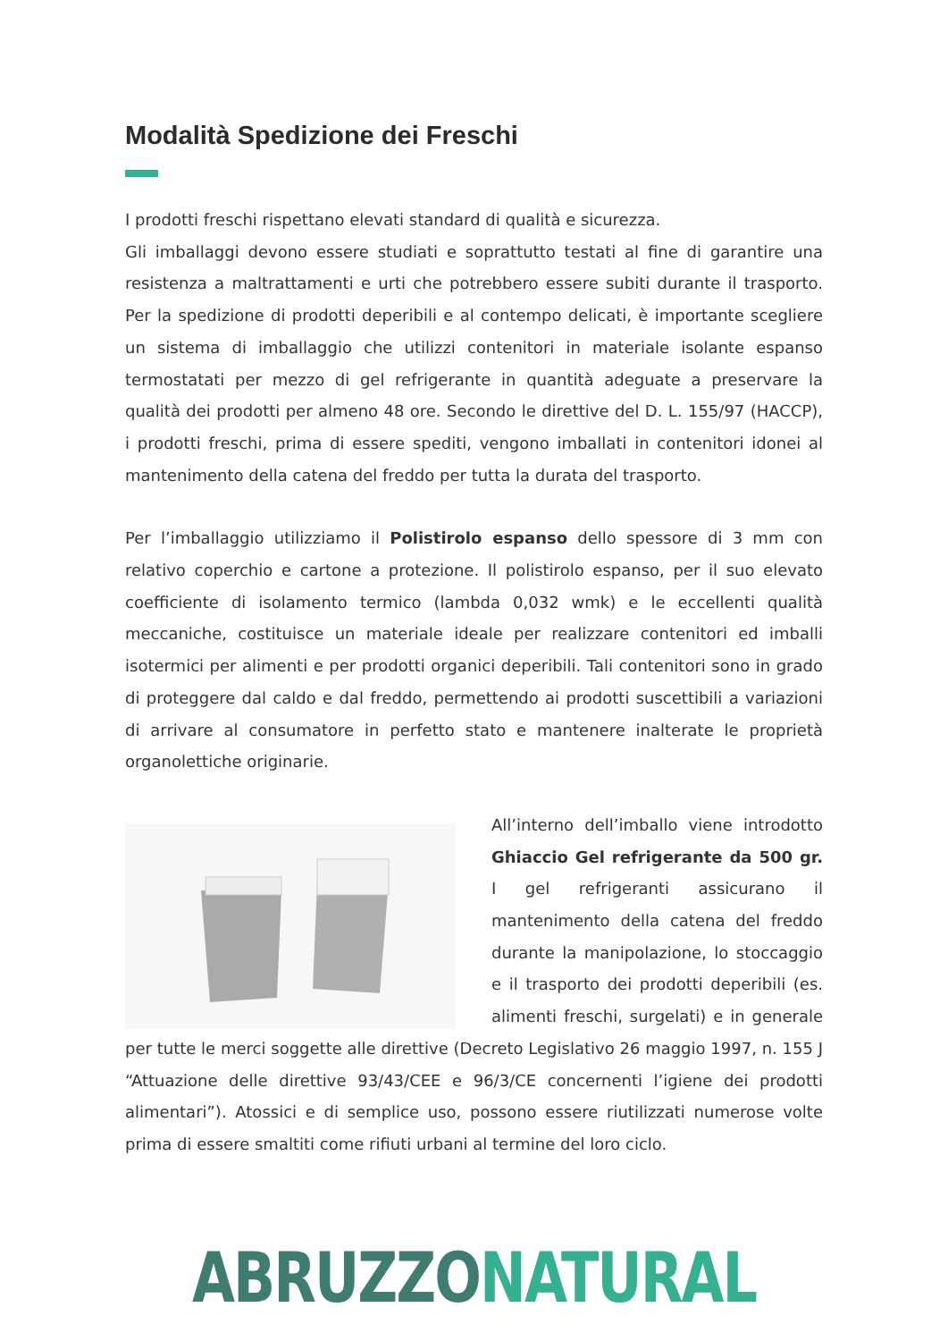Modalità Spedizione dei Freschi
I prodotti freschi rispettano elevati standard di qualità e sicurezza.
Gli imballaggi devono essere studiati e soprattutto testati al fine di garantire una resistenza a maltrattamenti e urti che potrebbero essere subiti durante il trasporto. Per la spedizione di prodotti deperibili e al contempo delicati, è importante scegliere un sistema di imballaggio che utilizzi contenitori in materiale isolante espanso termostatati per mezzo di gel refrigerante in quantità adeguate a preservare la qualità dei prodotti per almeno 48 ore. Secondo le direttive del D. L. 155/97 (HACCP), i prodotti freschi, prima di essere spediti, vengono imballati in contenitori idonei al mantenimento della catena del freddo per tutta la durata del trasporto.
Per l’imballaggio utilizziamo il Polistirolo espanso dello spessore di 3 mm con relativo coperchio e cartone a protezione. Il polistirolo espanso, per il suo elevato coefficiente di isolamento termico (lambda 0,032 wmk) e le eccellenti qualità meccaniche, costituisce un materiale ideale per realizzare contenitori ed imballi isotermici per alimenti e per prodotti organici deperibili. Tali contenitori sono in grado di proteggere dal caldo e dal freddo, permettendo ai prodotti suscettibili a variazioni di arrivare al consumatore in perfetto stato e mantenere inalterate le proprietà organolettiche originarie.
All’interno dell’imballo viene introdotto Ghiaccio Gel refrigerante da 500 gr. I gel refrigeranti assicurano il mantenimento della catena del freddo durante la manipolazione, lo stoccaggio e il trasporto dei prodotti deperibili (es. alimenti freschi, surgelati) e in generale per tutte le merci soggette alle direttive (Decreto Legislativo 26 maggio 1997, n. 155 J “Attuazione delle direttive 93/43/CEE e 96/3/CE concernenti l’igiene dei prodotti alimentari”). Atossici e di semplice uso, possono essere riutilizzati numerose volte prima di essere smaltiti come rifiuti urbani al termine del loro ciclo.
ABRUZZO NATURAL